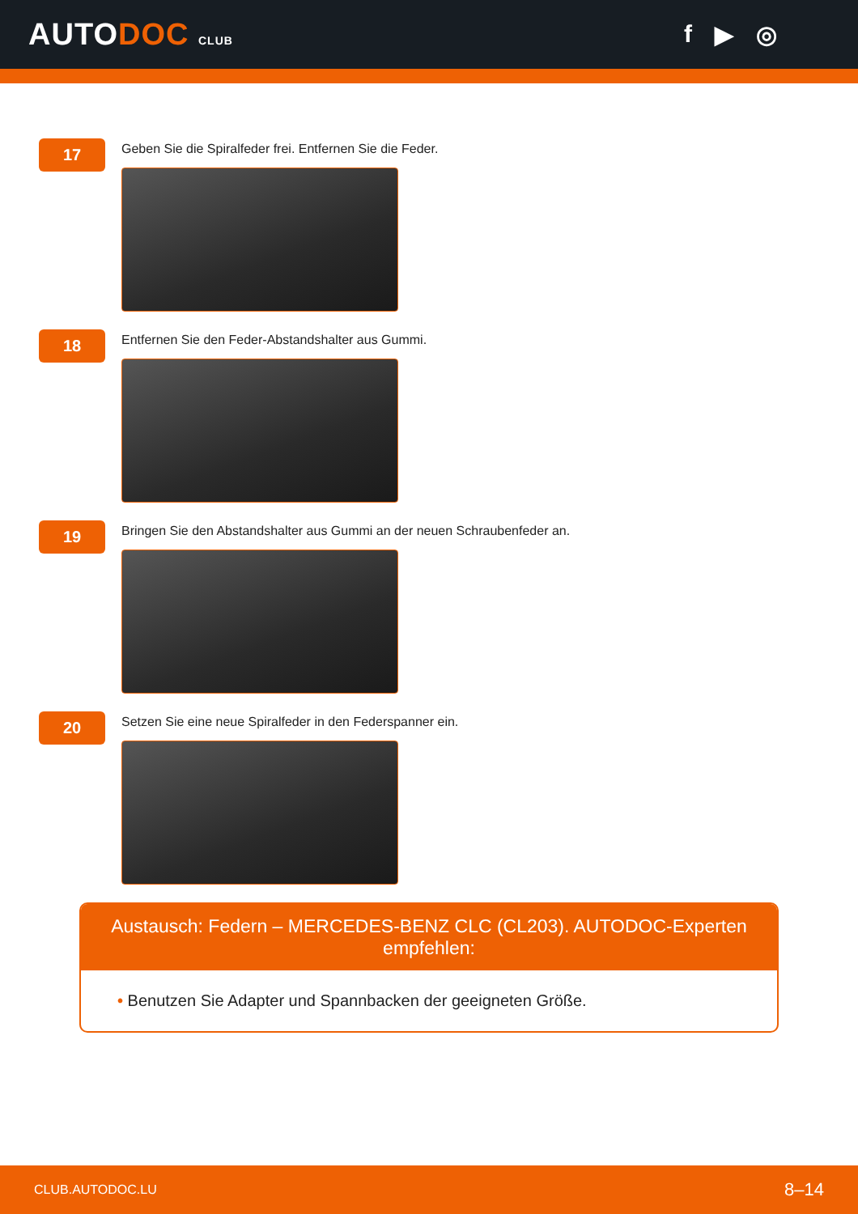AUTODOC CLUB
f ▶ ◎
17
Geben Sie die Spiralfeder frei. Entfernen Sie die Feder.
18
Entfernen Sie den Feder-Abstandshalter aus Gummi.
19
Bringen Sie den Abstandshalter aus Gummi an der neuen Schraubenfeder an.
20
Setzen Sie eine neue Spiralfeder in den Federspanner ein.
Austausch: Federn – MERCEDES-BENZ CLC (CL203). AUTODOC-Experten empfehlen:
• Benutzen Sie Adapter und Spannbacken der geeigneten Größe.
CLUB.AUTODOC.LU 8–14